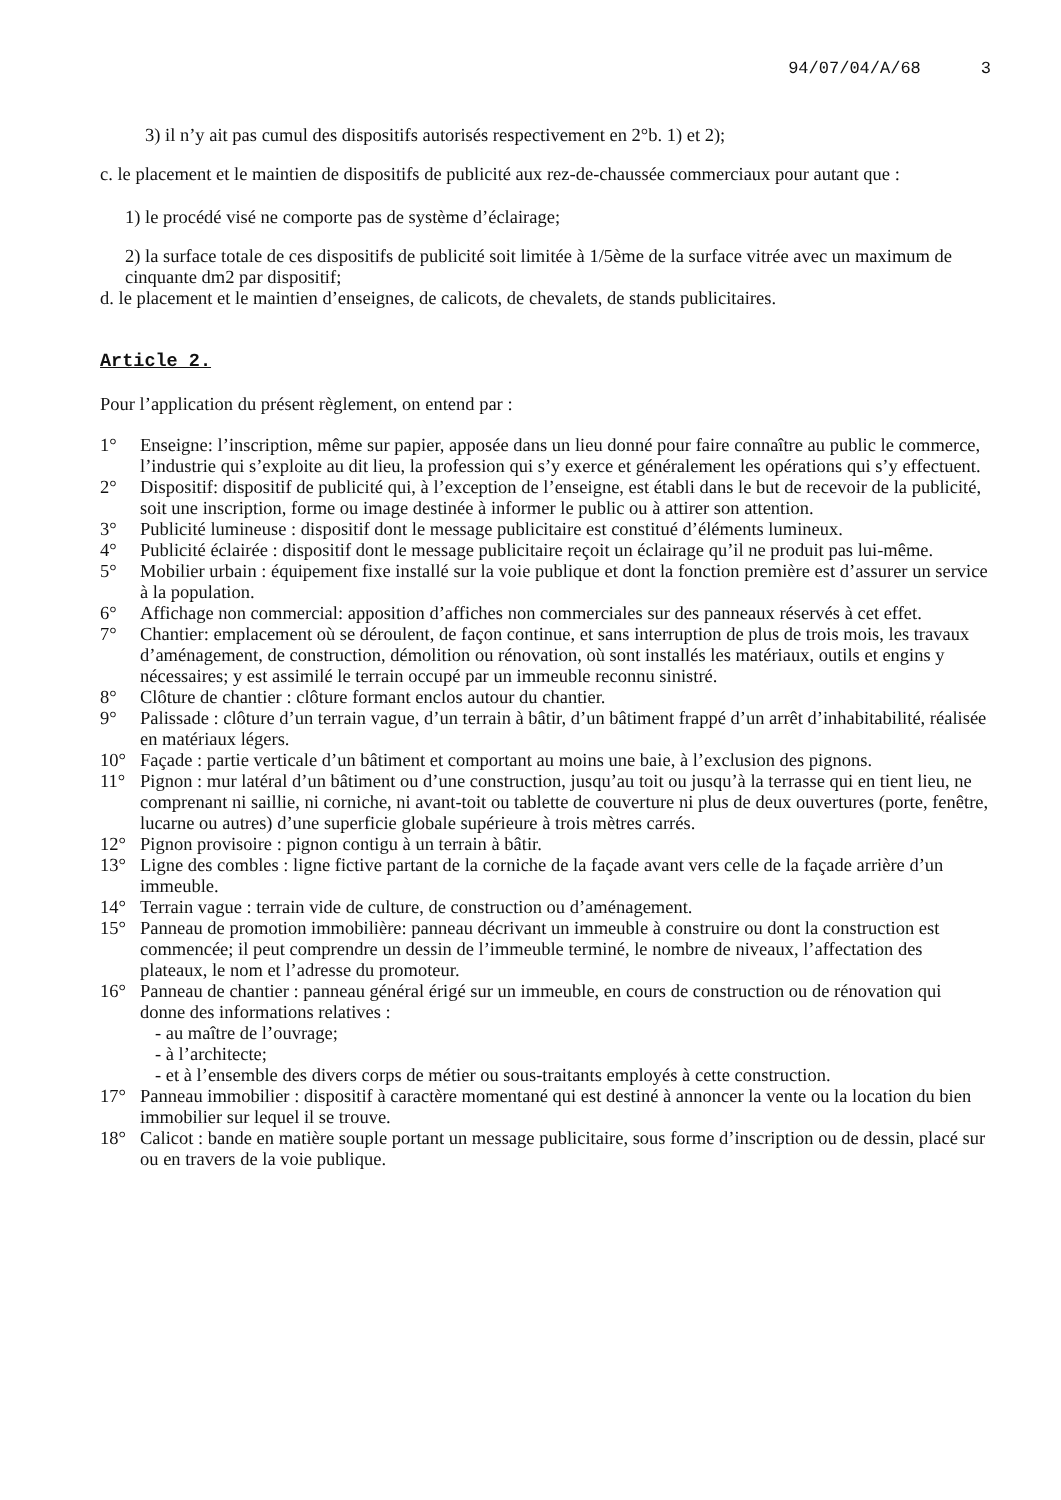94/07/04/A/68 3
3) il n’y ait pas cumul des dispositifs autorisés respectivement en 2°b. 1) et 2);
c. le placement et le maintien de dispositifs de publicité aux rez-de-chaussée commerciaux pour autant que :
1) le procédé visé ne comporte pas de système d’éclairage;
2) la surface totale de ces dispositifs de publicité soit limitée à 1/5ème de la surface vitrée avec un maximum de cinquante dm2 par dispositif;
d. le placement et le maintien d’enseignes, de calicots, de chevalets, de stands publicitaires.
Article 2.
Pour l’application du présent règlement, on entend par :
1° Enseigne: l’inscription, même sur papier, apposée dans un lieu donné pour faire connaître au public le commerce, l’industrie qui s’exploite au dit lieu, la profession qui s’y exerce et généralement les opérations qui s’y effectuent.
2° Dispositif: dispositif de publicité qui, à l’exception de l’enseigne, est établi dans le but de recevoir de la publicité, soit une inscription, forme ou image destinée à informer le public ou à attirer son attention.
3° Publicité lumineuse : dispositif dont le message publicitaire est constitué d’éléments lumineux.
4° Publicité éclairée : dispositif dont le message publicitaire reçoit un éclairage qu’il ne produit pas lui-même.
5° Mobilier urbain : équipement fixe installé sur la voie publique et dont la fonction première est d’assurer un service à la population.
6° Affichage non commercial: apposition d’affiches non commerciales sur des panneaux réservés à cet effet.
7° Chantier: emplacement où se déroulent, de façon continue, et sans interruption de plus de trois mois, les travaux d’aménagement, de construction, démolition ou rénovation, où sont installés les matériaux, outils et engins y nécessaires; y est assimilé le terrain occupé par un immeuble reconnu sinistré.
8° Clôture de chantier : clôture formant enclos autour du chantier.
9° Palissade : clôture d’un terrain vague, d’un terrain à bâtir, d’un bâtiment frappé d’un arrêt d’inhabitabilité, réalisée en matériaux légers.
10° Façade : partie verticale d’un bâtiment et comportant au moins une baie, à l’exclusion des pignons.
11° Pignon : mur latéral d’un bâtiment ou d’une construction, jusqu’au toit ou jusqu’à la terrasse qui en tient lieu, ne comprenant ni saillie, ni corniche, ni avant-toit ou tablette de couverture ni plus de deux ouvertures (porte, fenêtre, lucarne ou autres) d’une superficie globale supérieure à trois mètres carrés.
12° Pignon provisoire : pignon contigu à un terrain à bâtir.
13° Ligne des combles : ligne fictive partant de la corniche de la façade avant vers celle de la façade arrière d’un immeuble.
14° Terrain vague : terrain vide de culture, de construction ou d’aménagement.
15° Panneau de promotion immobilière: panneau décrivant un immeuble à construire ou dont la construction est commencée; il peut comprendre un dessin de l’immeuble terminé, le nombre de niveaux, l’affectation des plateaux, le nom et l’adresse du promoteur.
16° Panneau de chantier : panneau général érigé sur un immeuble, en cours de construction ou de rénovation qui donne des informations relatives :
- au maître de l’ouvrage;
- à l’architecte;
- et à l’ensemble des divers corps de métier ou sous-traitants employés à cette construction.
17° Panneau immobilier : dispositif à caractère momentané qui est destiné à annoncer la vente ou la location du bien immobilier sur lequel il se trouve.
18° Calicot : bande en matière souple portant un message publicitaire, sous forme d’inscription ou de dessin, placé sur ou en travers de la voie publique.